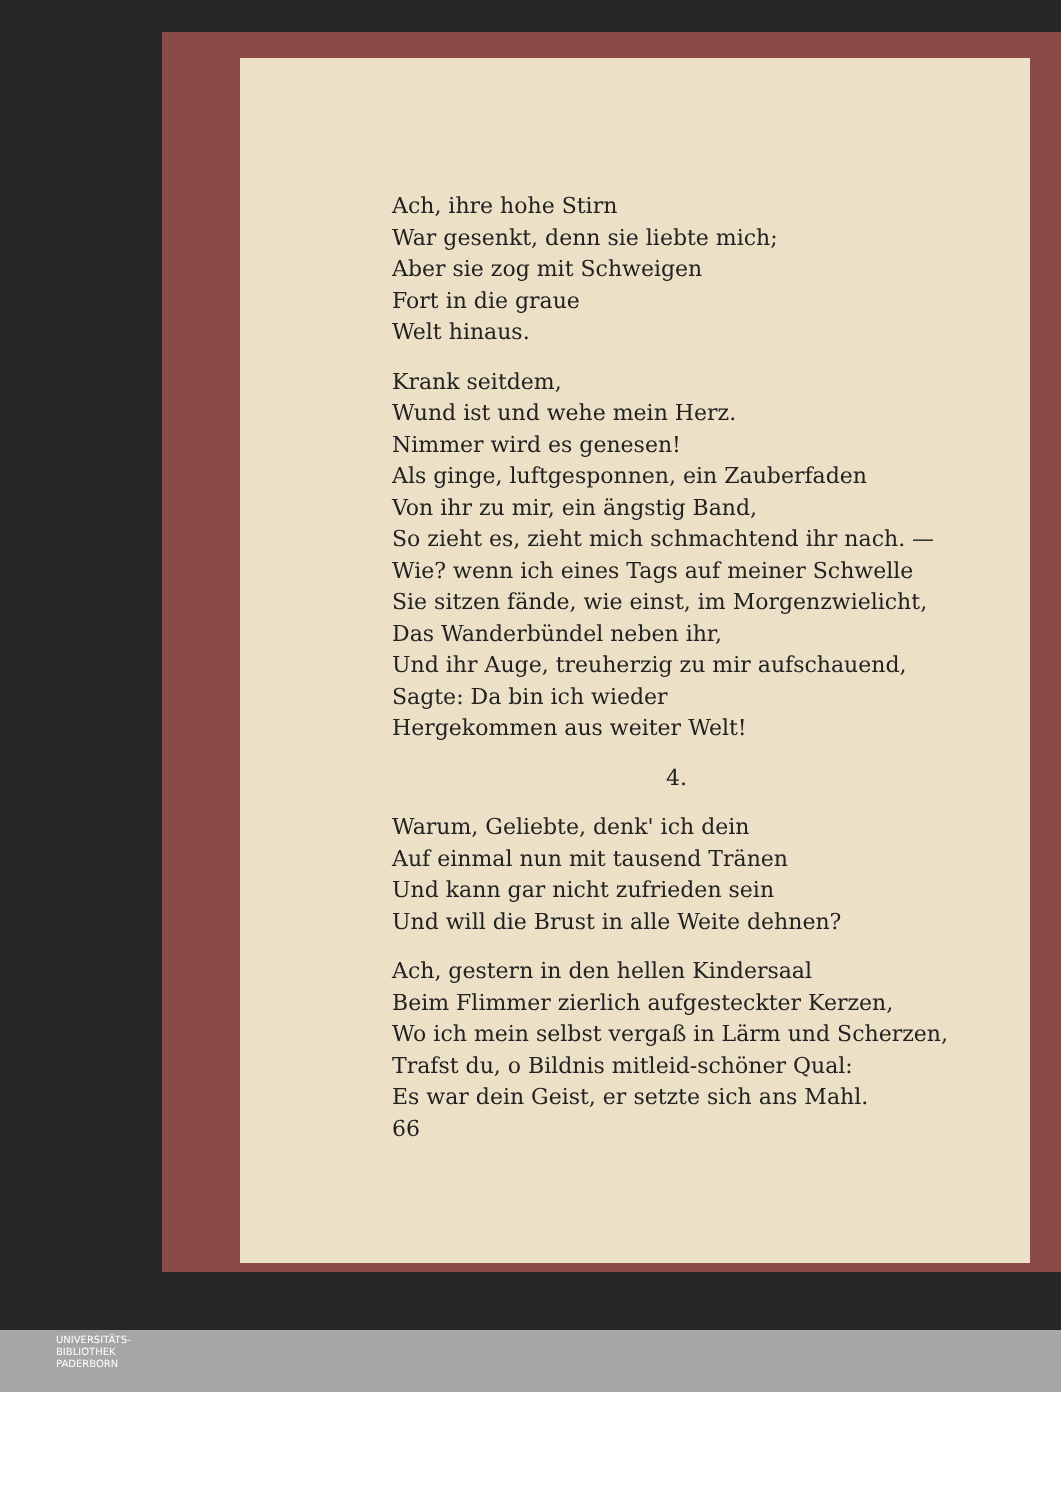Ach, ihre hohe Stirn
War gesenkt, denn sie liebte mich;
Aber sie zog mit Schweigen
Fort in die graue
Welt hinaus.
Krank seitdem,
Wund ist und wehe mein Herz.
Nimmer wird es genesen!
Als ginge, luftgesponnen, ein Zauberfaden
Von ihr zu mir, ein ängstig Band,
So zieht es, zieht mich schmachtend ihr nach. —
Wie? wenn ich eines Tags auf meiner Schwelle
Sie sitzen fände, wie einst, im Morgenzwielicht,
Das Wanderbündel neben ihr,
Und ihr Auge, treuherzig zu mir aufschauend,
Sagte: Da bin ich wieder
Hergekommen aus weiter Welt!
4.
Warum, Geliebte, denk' ich dein
Auf einmal nun mit tausend Tränen
Und kann gar nicht zufrieden sein
Und will die Brust in alle Weite dehnen?
Ach, gestern in den hellen Kindersaal
Beim Flimmer zierlich aufgesteckter Kerzen,
Wo ich mein selbst vergaß in Lärm und Scherzen,
Trafst du, o Bildnis mitleid-schöner Qual:
Es war dein Geist, er setzte sich ans Mahl.
66
UNIVERSITÄTS-
BIBLIOTHEK
PADERBORN